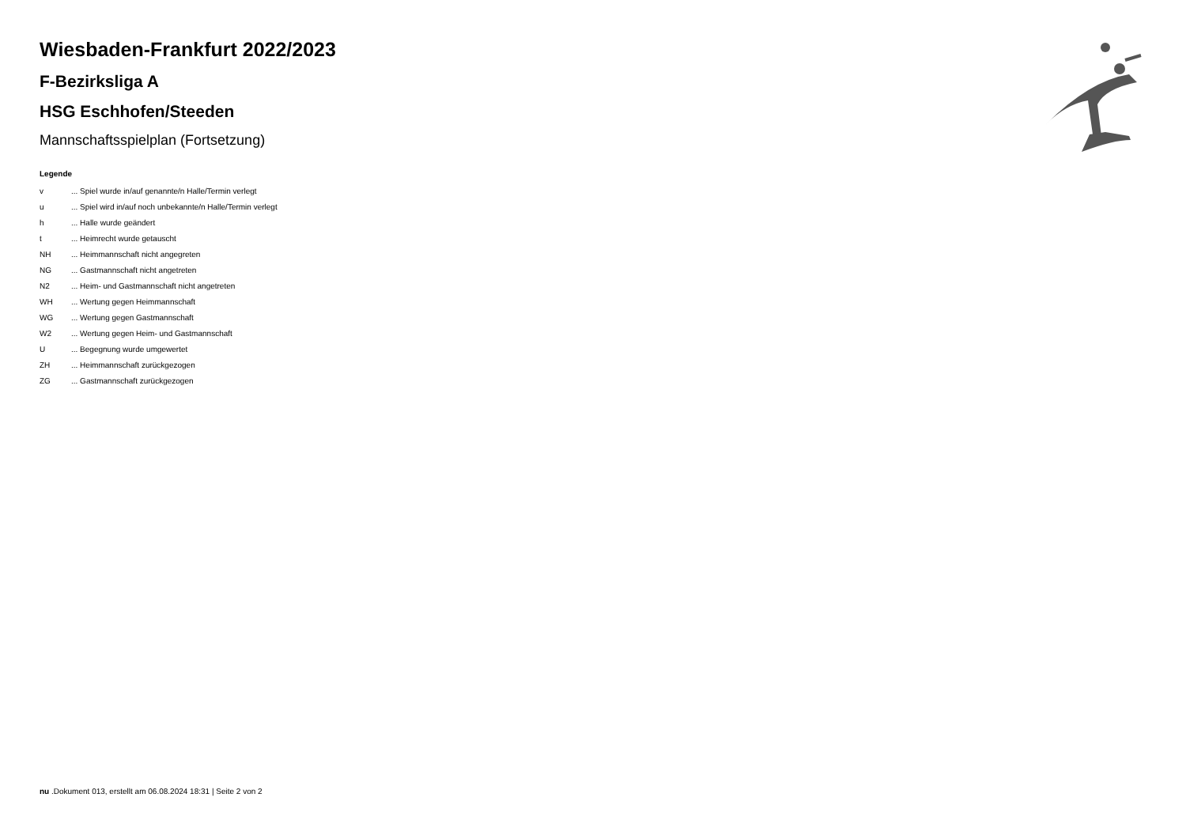Wiesbaden-Frankfurt 2022/2023
F-Bezirksliga A
HSG Eschhofen/Steeden
Mannschaftsspielplan (Fortsetzung)
Legende
| v | ... Spiel wurde in/auf genannte/n Halle/Termin verlegt |
| u | ... Spiel wird in/auf noch unbekannte/n Halle/Termin verlegt |
| h | ... Halle wurde geändert |
| t | ... Heimrecht wurde getauscht |
| NH | ... Heimmannschaft nicht angegreten |
| NG | ... Gastmannschaft nicht angetreten |
| N2 | ... Heim- und Gastmannschaft nicht angetreten |
| WH | ... Wertung gegen Heimmannschaft |
| WG | ... Wertung gegen Gastmannschaft |
| W2 | ... Wertung gegen Heim- und Gastmannschaft |
| U | ... Begegnung wurde umgewertet |
| ZH | ... Heimmannschaft zurückgezogen |
| ZG | ... Gastmannschaft zurückgezogen |
nu .Dokument 013, erstellt am 06.08.2024 18:31 | Seite 2 von 2